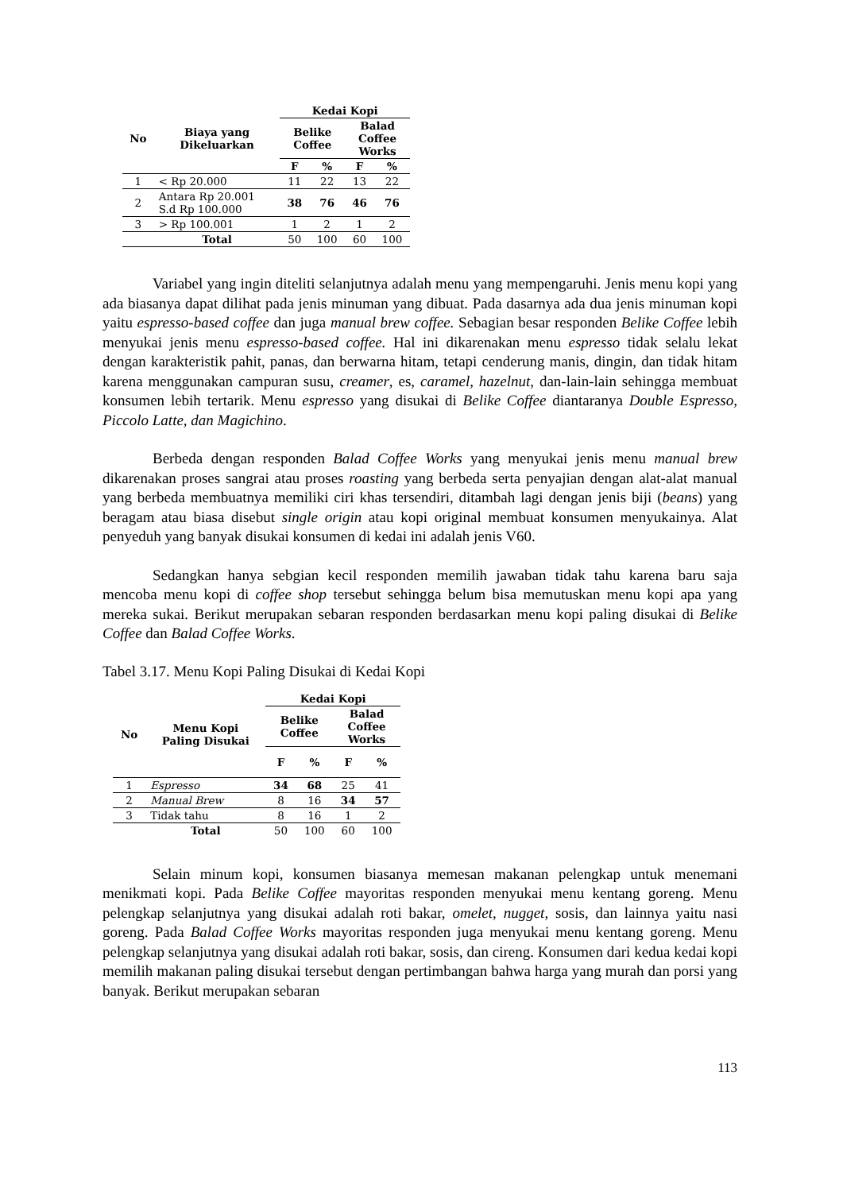| No | Biaya yang Dikeluarkan | Kedai Kopi | | | |
| --- | --- | --- | --- | --- | --- |
| | | Belike Coffee | | Balad Coffee Works | |
| | | F | % | F | % |
| 1 | < Rp 20.000 | 11 | 22 | 13 | 22 |
| 2 | Antara Rp 20.001 S.d Rp 100.000 | 38 | 76 | 46 | 76 |
| 3 | > Rp 100.001 | 1 | 2 | 1 | 2 |
| | Total | 50 | 100 | 60 | 100 |
Variabel yang ingin diteliti selanjutnya adalah menu yang mempengaruhi. Jenis menu kopi yang ada biasanya dapat dilihat pada jenis minuman yang dibuat. Pada dasarnya ada dua jenis minuman kopi yaitu espresso-based coffee dan juga manual brew coffee. Sebagian besar responden Belike Coffee lebih menyukai jenis menu espresso-based coffee. Hal ini dikarenakan menu espresso tidak selalu lekat dengan karakteristik pahit, panas, dan berwarna hitam, tetapi cenderung manis, dingin, dan tidak hitam karena menggunakan campuran susu, creamer, es, caramel, hazelnut, dan-lain-lain sehingga membuat konsumen lebih tertarik. Menu espresso yang disukai di Belike Coffee diantaranya Double Espresso, Piccolo Latte, dan Magichino.
Berbeda dengan responden Balad Coffee Works yang menyukai jenis menu manual brew dikarenakan proses sangrai atau proses roasting yang berbeda serta penyajian dengan alat-alat manual yang berbeda membuatnya memiliki ciri khas tersendiri, ditambah lagi dengan jenis biji (beans) yang beragam atau biasa disebut single origin atau kopi original membuat konsumen menyukainya. Alat penyeduh yang banyak disukai konsumen di kedai ini adalah jenis V60.
Sedangkan hanya sebgian kecil responden memilih jawaban tidak tahu karena baru saja mencoba menu kopi di coffee shop tersebut sehingga belum bisa memutuskan menu kopi apa yang mereka sukai. Berikut merupakan sebaran responden berdasarkan menu kopi paling disukai di Belike Coffee dan Balad Coffee Works.
Tabel 3.17. Menu Kopi Paling Disukai di Kedai Kopi
| No | Menu Kopi Paling Disukai | Kedai Kopi | | | |
| --- | --- | --- | --- | --- | --- |
| | | Belike Coffee | | Balad Coffee Works | |
| | | F | % | F | % |
| 1 | Espresso | 34 | 68 | 25 | 41 |
| 2 | Manual Brew | 8 | 16 | 34 | 57 |
| 3 | Tidak tahu | 8 | 16 | 1 | 2 |
| | Total | 50 | 100 | 60 | 100 |
Selain minum kopi, konsumen biasanya memesan makanan pelengkap untuk menemani menikmati kopi. Pada Belike Coffee mayoritas responden menyukai menu kentang goreng. Menu pelengkap selanjutnya yang disukai adalah roti bakar, omelet, nugget, sosis, dan lainnya yaitu nasi goreng. Pada Balad Coffee Works mayoritas responden juga menyukai menu kentang goreng. Menu pelengkap selanjutnya yang disukai adalah roti bakar, sosis, dan cireng. Konsumen dari kedua kedai kopi memilih makanan paling disukai tersebut dengan pertimbangan bahwa harga yang murah dan porsi yang banyak. Berikut merupakan sebaran
113